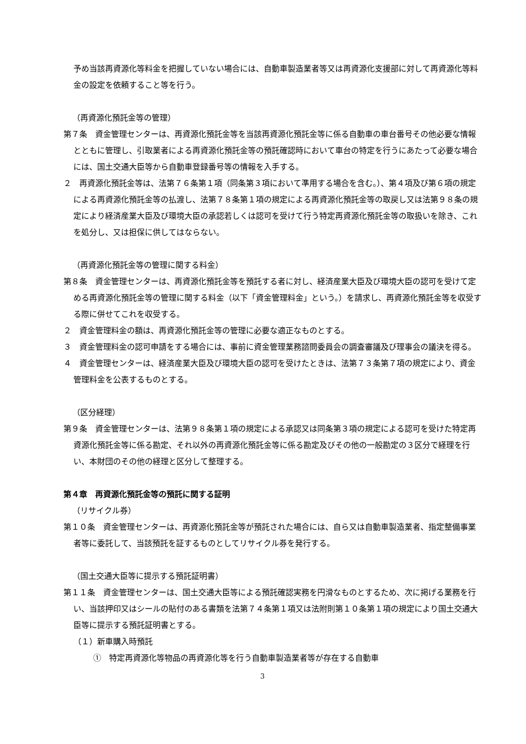予め当該再資源化等料金を把握していない場合には、自動車製造業者等又は再資源化支援部に対して再資源化等料金の設定を依頼すること等を行う。
（再資源化預託金等の管理）
第７条　資金管理センターは、再資源化預託金等を当該再資源化預託金等に係る自動車の車台番号その他必要な情報とともに管理し、引取業者による再資源化預託金等の預託確認時において車台の特定を行うにあたって必要な場合には、国土交通大臣等から自動車登録番号等の情報を入手する。
２　再資源化預託金等は、法第７６条第１項（同条第３項において準用する場合を含む。）、第４項及び第６項の規定による再資源化預託金等の払渡し、法第７８条第１項の規定による再資源化預託金等の取戻し又は法第９８条の規定により経済産業大臣及び環境大臣の承認若しくは認可を受けて行う特定再資源化預託金等の取扱いを除き、これを処分し、又は担保に供してはならない。
（再資源化預託金等の管理に関する料金）
第８条　資金管理センターは、再資源化預託金等を預託する者に対し、経済産業大臣及び環境大臣の認可を受けて定める再資源化預託金等の管理に関する料金（以下「資金管理料金」という。）を請求し、再資源化預託金等を収受する際に併せてこれを収受する。
２　資金管理料金の額は、再資源化預託金等の管理に必要な適正なものとする。
３　資金管理料金の認可申請をする場合には、事前に資金管理業務諮問委員会の調査審議及び理事会の議決を得る。
４　資金管理センターは、経済産業大臣及び環境大臣の認可を受けたときは、法第７３条第７項の規定により、資金管理料金を公表するものとする。
（区分経理）
第９条　資金管理センターは、法第９８条第１項の規定による承認又は同条第３項の規定による認可を受けた特定再資源化預託金等に係る勘定、それ以外の再資源化預託金等に係る勘定及びその他の一般勘定の３区分で経理を行い、本財団のその他の経理と区分して整理する。
第４章　再資源化預託金等の預託に関する証明
（リサイクル券）
第１０条　資金管理センターは、再資源化預託金等が預託された場合には、自ら又は自動車製造業者、指定整備事業者等に委託して、当該預託を証するものとしてリサイクル券を発行する。
（国土交通大臣等に提示する預託証明書）
第１１条　資金管理センターは、国土交通大臣等による預託確認実務を円滑なものとするため、次に掲げる業務を行い、当該押印又はシールの貼付のある書類を法第７４条第１項又は法附則第１０条第１項の規定により国土交通大臣等に提示する預託証明書とする。
（１）新車購入時預託
①　特定再資源化等物品の再資源化等を行う自動車製造業者等が存在する自動車
3